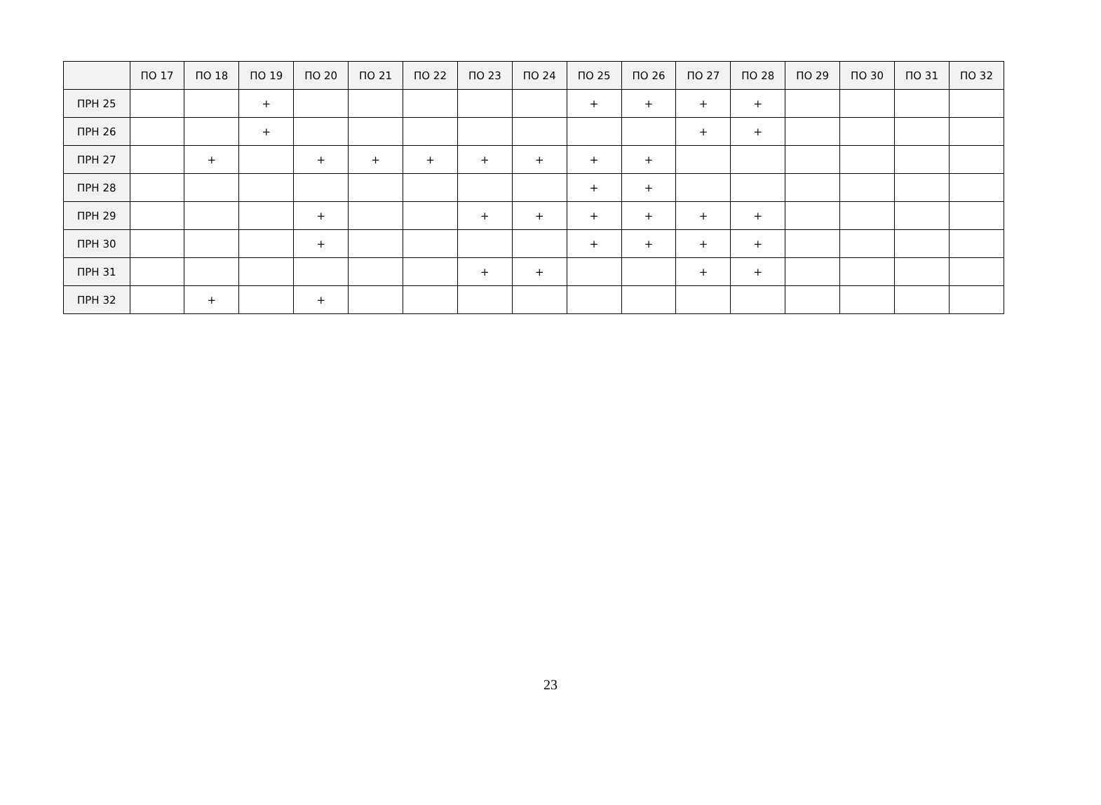| | ПО 17 | ПО 18 | ПО 19 | ПО 20 | ПО 21 | ПО 22 | ПО 23 | ПО 24 | ПО 25 | ПО 26 | ПО 27 | ПО 28 | ПО 29 | ПО 30 | ПО 31 | ПО 32 |
| --- | --- | --- | --- | --- | --- | --- | --- | --- | --- | --- | --- | --- | --- | --- | --- | --- |
| ПРН 25 | | | + | | | | | | + | + | + | + | | | | |
| ПРН 26 | | | + | | | | | | | | + | + | | | | |
| ПРН 27 | | + | | + | + | + | + | + | + | + | | | | | | |
| ПРН 28 | | | | | | | | | + | + | | | | | | |
| ПРН 29 | | | | + | | | + | + | + | + | + | + | | | | |
| ПРН 30 | | | | + | | | | | + | + | + | + | | | | |
| ПРН 31 | | | | | | | + | + | | | + | + | | | | |
| ПРН 32 | | + | | + | | | | | | | | | | | | |
23